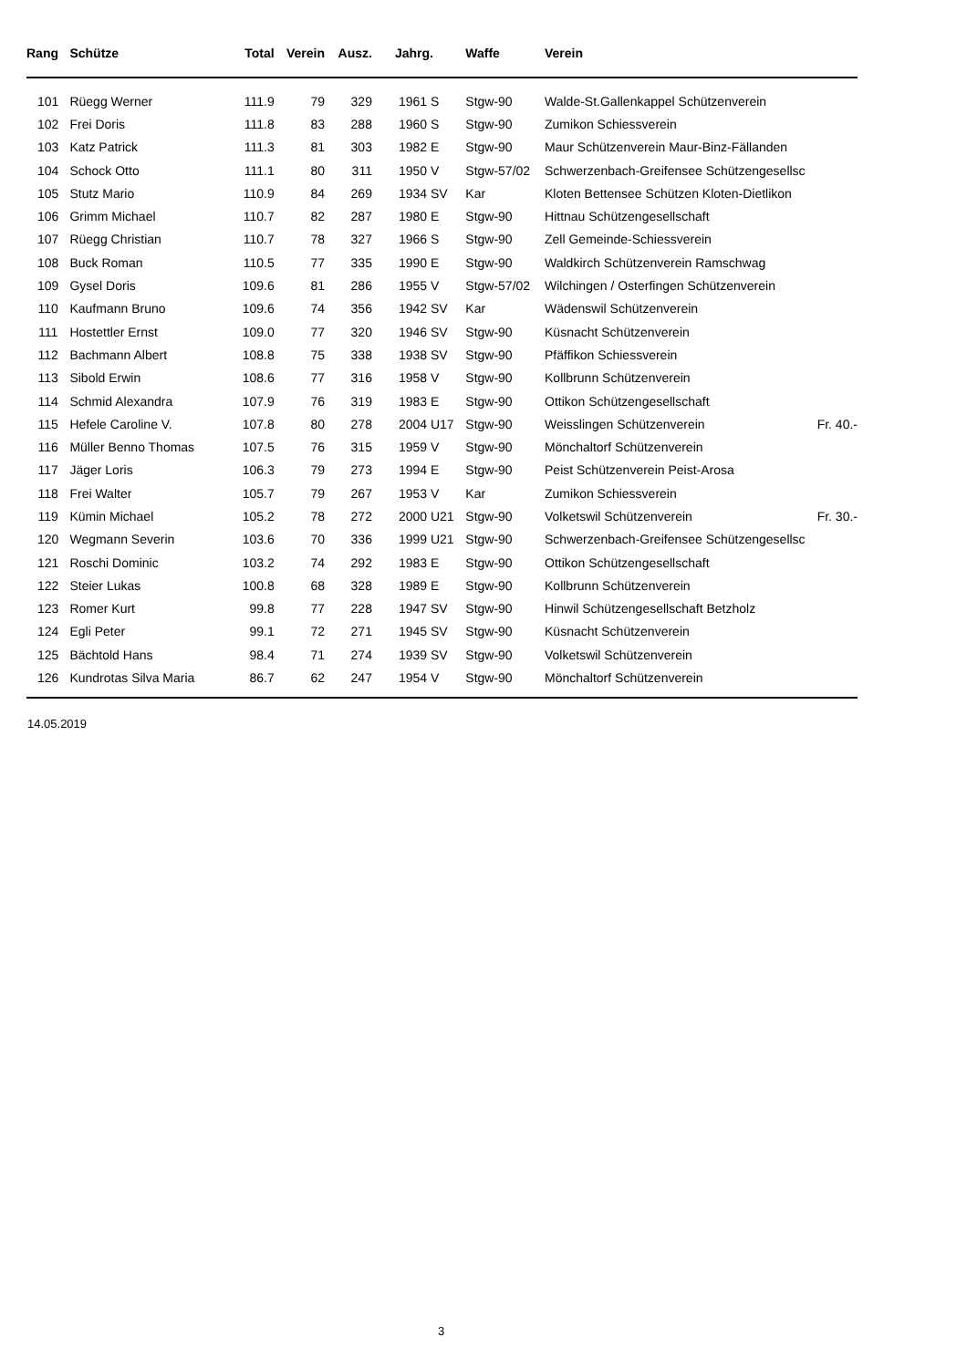| Rang | Schütze | Total | Verein | Ausz. | Jahrg. | Waffe | Verein | |
| --- | --- | --- | --- | --- | --- | --- | --- | --- |
| 101 | Rüegg Werner | 111.9 | 79 | 329 | 1961 S | Stgw-90 | Walde-St.Gallenkappel Schützenverein | |
| 102 | Frei Doris | 111.8 | 83 | 288 | 1960 S | Stgw-90 | Zumikon Schiessverein | |
| 103 | Katz Patrick | 111.3 | 81 | 303 | 1982 E | Stgw-90 | Maur Schützenverein Maur-Binz-Fällanden | |
| 104 | Schock Otto | 111.1 | 80 | 311 | 1950 V | Stgw-57/02 | Schwerzenbach-Greifensee Schützengesellsc | |
| 105 | Stutz Mario | 110.9 | 84 | 269 | 1934 SV | Kar | Kloten Bettensee Schützen Kloten-Dietlikon | |
| 106 | Grimm Michael | 110.7 | 82 | 287 | 1980 E | Stgw-90 | Hittnau Schützengesellschaft | |
| 107 | Rüegg Christian | 110.7 | 78 | 327 | 1966 S | Stgw-90 | Zell Gemeinde-Schiessverein | |
| 108 | Buck Roman | 110.5 | 77 | 335 | 1990 E | Stgw-90 | Waldkirch Schützenverein Ramschwag | |
| 109 | Gysel Doris | 109.6 | 81 | 286 | 1955 V | Stgw-57/02 | Wilchingen / Osterfingen Schützenverein | |
| 110 | Kaufmann Bruno | 109.6 | 74 | 356 | 1942 SV | Kar | Wädenswil Schützenverein | |
| 111 | Hostettler Ernst | 109.0 | 77 | 320 | 1946 SV | Stgw-90 | Küsnacht Schützenverein | |
| 112 | Bachmann Albert | 108.8 | 75 | 338 | 1938 SV | Stgw-90 | Pfäffikon Schiessverein | |
| 113 | Sibold Erwin | 108.6 | 77 | 316 | 1958 V | Stgw-90 | Kollbrunn Schützenverein | |
| 114 | Schmid Alexandra | 107.9 | 76 | 319 | 1983 E | Stgw-90 | Ottikon Schützengesellschaft | |
| 115 | Hefele Caroline V. | 107.8 | 80 | 278 | 2004 U17 | Stgw-90 | Weisslingen Schützenverein | Fr. 40.- |
| 116 | Müller Benno Thomas | 107.5 | 76 | 315 | 1959 V | Stgw-90 | Mönchaltorf Schützenverein | |
| 117 | Jäger Loris | 106.3 | 79 | 273 | 1994 E | Stgw-90 | Peist Schützenverein Peist-Arosa | |
| 118 | Frei Walter | 105.7 | 79 | 267 | 1953 V | Kar | Zumikon Schiessverein | |
| 119 | Kümin Michael | 105.2 | 78 | 272 | 2000 U21 | Stgw-90 | Volketswil Schützenverein | Fr. 30.- |
| 120 | Wegmann Severin | 103.6 | 70 | 336 | 1999 U21 | Stgw-90 | Schwerzenbach-Greifensee Schützengesellsc | |
| 121 | Roschi Dominic | 103.2 | 74 | 292 | 1983 E | Stgw-90 | Ottikon Schützengesellschaft | |
| 122 | Steier Lukas | 100.8 | 68 | 328 | 1989 E | Stgw-90 | Kollbrunn Schützenverein | |
| 123 | Romer Kurt | 99.8 | 77 | 228 | 1947 SV | Stgw-90 | Hinwil Schützengesellschaft Betzholz | |
| 124 | Egli Peter | 99.1 | 72 | 271 | 1945 SV | Stgw-90 | Küsnacht Schützenverein | |
| 125 | Bächtold Hans | 98.4 | 71 | 274 | 1939 SV | Stgw-90 | Volketswil Schützenverein | |
| 126 | Kundrotas Silva Maria | 86.7 | 62 | 247 | 1954 V | Stgw-90 | Mönchaltorf Schützenverein | |
14.05.2019
3